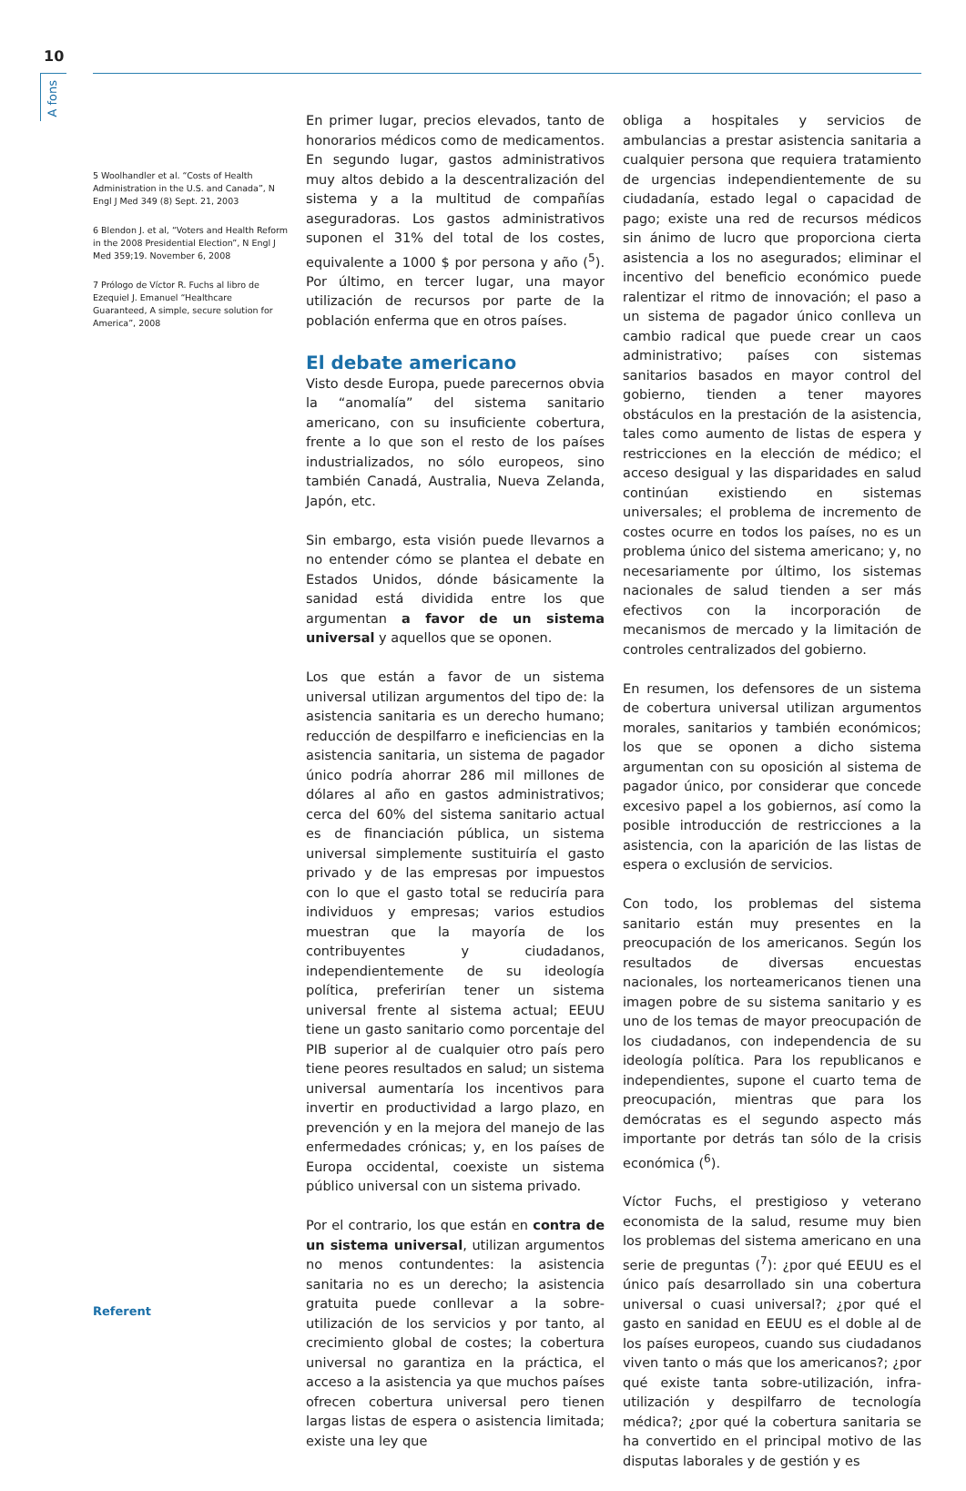10
A fons
5 Woolhandler et al. “Costs of Health Administration in the U.S. and Canada”, N Engl J Med 349 (8) Sept. 21, 2003
6 Blendon J. et al, “Voters and Health Reform in the 2008 Presidential Election”, N Engl J Med 359;19. November 6, 2008
7 Prólogo de Víctor R. Fuchs al libro de Ezequiel J. Emanuel “Healthcare Guaranteed, A simple, secure solution for America”, 2008
En primer lugar, precios elevados, tanto de honorarios médicos como de medicamentos. En segundo lugar, gastos administrativos muy altos debido a la descentralización del sistema y a la multitud de compañías aseguradoras. Los gastos administrativos suponen el 31% del total de los costes, equivalente a 1000 $ por persona y año (<sup>5</sup>). Por último, en tercer lugar, una mayor utilización de recursos por parte de la población enferma que en otros países.
El debate americano
Visto desde Europa, puede parecernos obvia la “anomalía” del sistema sanitario americano, con su insuficiente cobertura, frente a lo que son el resto de los países industrializados, no sólo europeos, sino también Canadá, Australia, Nueva Zelanda, Japón, etc.
Sin embargo, esta visión puede llevarnos a no entender cómo se plantea el debate en Estados Unidos, dónde básicamente la sanidad está dividida entre los que argumentan a favor de un sistema universal y aquellos que se oponen.
Los que están a favor de un sistema universal utilizan argumentos del tipo de: la asistencia sanitaria es un derecho humano; reducción de despilfarro e ineficiencias en la asistencia sanitaria, un sistema de pagador único podría ahorrar 286 mil millones de dólares al año en gastos administrativos; cerca del 60% del sistema sanitario actual es de financiación pública, un sistema universal simplemente sustituiría el gasto privado y de las empresas por impuestos con lo que el gasto total se reduciría para individuos y empresas; varios estudios muestran que la mayoría de los contribuyentes y ciudadanos, independientemente de su ideología política, preferirían tener un sistema universal frente al sistema actual; EEUU tiene un gasto sanitario como porcentaje del PIB superior al de cualquier otro país pero tiene peores resultados en salud; un sistema universal aumentaría los incentivos para invertir en productividad a largo plazo, en prevención y en la mejora del manejo de las enfermedades crónicas; y, en los países de Europa occidental, coexiste un sistema público universal con un sistema privado.
Por el contrario, los que están en contra de un sistema universal, utilizan argumentos no menos contundentes: la asistencia sanitaria no es un derecho; la asistencia gratuita puede conllevar a la sobre-utilización de los servicios y por tanto, al crecimiento global de costes; la cobertura universal no garantiza en la práctica, el acceso a la asistencia ya que muchos países ofrecen cobertura universal pero tienen largas listas de espera o asistencia limitada; existe una ley que
obliga a hospitales y servicios de ambulancias a prestar asistencia sanitaria a cualquier persona que requiera tratamiento de urgencias independientemente de su ciudadanía, estado legal o capacidad de pago; existe una red de recursos médicos sin ánimo de lucro que proporciona cierta asistencia a los no asegurados; eliminar el incentivo del beneficio económico puede ralentizar el ritmo de innovación; el paso a un sistema de pagador único conlleva un cambio radical que puede crear un caos administrativo; países con sistemas sanitarios basados en mayor control del gobierno, tienden a tener mayores obstáculos en la prestación de la asistencia, tales como aumento de listas de espera y restricciones en la elección de médico; el acceso desigual y las disparidades en salud continúan existiendo en sistemas universales; el problema de incremento de costes ocurre en todos los países, no es un problema único del sistema americano; y, no necesariamente por último, los sistemas nacionales de salud tienden a ser más efectivos con la incorporación de mecanismos de mercado y la limitación de controles centralizados del gobierno.
En resumen, los defensores de un sistema de cobertura universal utilizan argumentos morales, sanitarios y también económicos; los que se oponen a dicho sistema argumentan con su oposición al sistema de pagador único, por considerar que concede excesivo papel a los gobiernos, así como la posible introducción de restricciones a la asistencia, con la aparición de las listas de espera o exclusión de servicios.
Con todo, los problemas del sistema sanitario están muy presentes en la preocupación de los americanos. Según los resultados de diversas encuestas nacionales, los norteamericanos tienen una imagen pobre de su sistema sanitario y es uno de los temas de mayor preocupación de los ciudadanos, con independencia de su ideología política. Para los republicanos e independientes, supone el cuarto tema de preocupación, mientras que para los demócratas es el segundo aspecto más importante por detrás tan sólo de la crisis económica (<sup>6</sup>).
Víctor Fuchs, el prestigioso y veterano economista de la salud, resume muy bien los problemas del sistema americano en una serie de preguntas (<sup>7</sup>): ¿por qué EEUU es el único país desarrollado sin una cobertura universal o cuasi universal?; ¿por qué el gasto en sanidad en EEUU es el doble al de los países europeos, cuando sus ciudadanos viven tanto o más que los americanos?; ¿por qué existe tanta sobre-utilización, infra-utilización y despilfarro de tecnología médica?; ¿por qué la cobertura sanitaria se ha convertido en el principal motivo de las disputas laborales y de gestión y es
Referent